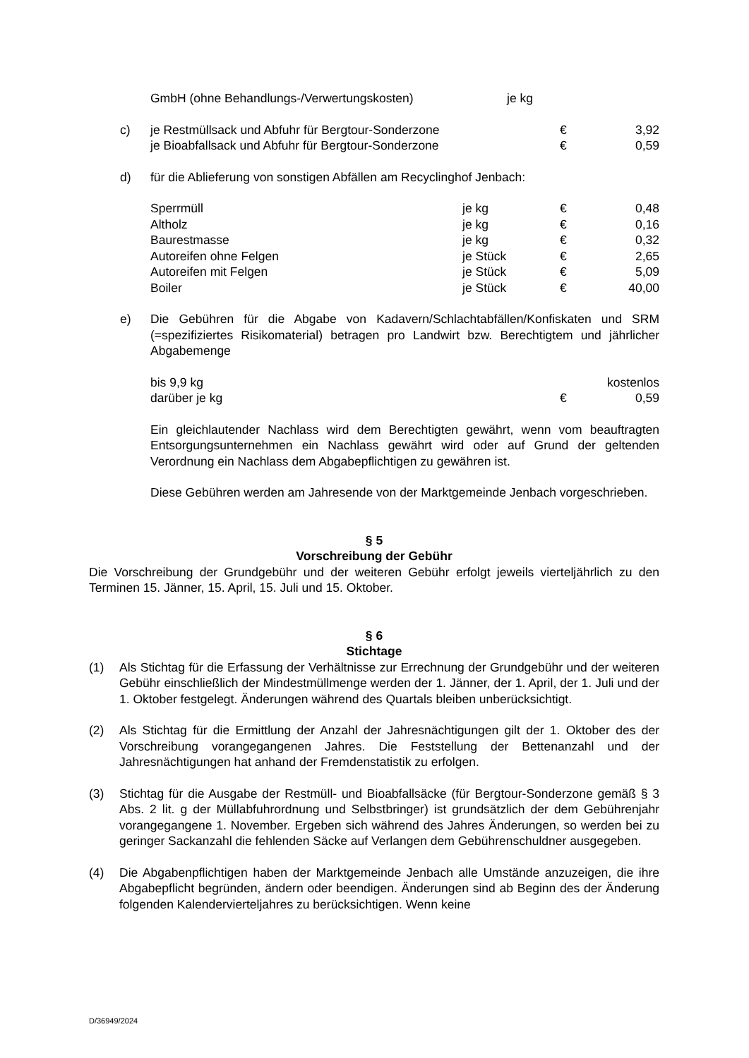| GmbH (ohne Behandlungs-/Verwertungskosten) | je kg |
c)
| je Restmüllsack und Abfuhr für Bergtour-Sonderzone | € | 3,92 |
| je Bioabfallsack und Abfuhr für Bergtour-Sonderzone | € | 0,59 |
d) für die Ablieferung von sonstigen Abfällen am Recyclinghof Jenbach:
| Sperrmüll | je kg | € | 0,48 |
| Altholz | je kg | € | 0,16 |
| Baurestmasse | je kg | € | 0,32 |
| Autoreifen ohne Felgen | je Stück | € | 2,65 |
| Autoreifen mit Felgen | je Stück | € | 5,09 |
| Boiler | je Stück | € | 40,00 |
e) Die Gebühren für die Abgabe von Kadavern/Schlachtabfällen/Konfiskaten und SRM (=spezifiziertes Risikomaterial) betragen pro Landwirt bzw. Berechtigtem und jährlicher Abgabemenge
| bis 9,9 kg | | kostenlos |
| darüber je kg | € | 0,59 |
Ein gleichlautender Nachlass wird dem Berechtigten gewährt, wenn vom beauftragten Entsorgungsunternehmen ein Nachlass gewährt wird oder auf Grund der geltenden Verordnung ein Nachlass dem Abgabepflichtigen zu gewähren ist.
Diese Gebühren werden am Jahresende von der Marktgemeinde Jenbach vorgeschrieben.
§ 5
Vorschreibung der Gebühr
Die Vorschreibung der Grundgebühr und der weiteren Gebühr erfolgt jeweils vierteljährlich zu den Terminen 15. Jänner, 15. April, 15. Juli und 15. Oktober.
§ 6
Stichtage
(1) Als Stichtag für die Erfassung der Verhältnisse zur Errechnung der Grundgebühr und der weiteren Gebühr einschließlich der Mindestmüllmenge werden der 1. Jänner, der 1. April, der 1. Juli und der 1. Oktober festgelegt. Änderungen während des Quartals bleiben unberücksichtigt.
(2) Als Stichtag für die Ermittlung der Anzahl der Jahresnächtigungen gilt der 1. Oktober des der Vorschreibung vorangegangenen Jahres. Die Feststellung der Bettenanzahl und der Jahresnächtigungen hat anhand der Fremdenstatistik zu erfolgen.
(3) Stichtag für die Ausgabe der Restmüll- und Bioabfallsäcke (für Bergtour-Sonderzone gemäß § 3 Abs. 2 lit. g der Müllabfuhrordnung und Selbstbringer) ist grundsätzlich der dem Gebührenjahr vorangegangene 1. November. Ergeben sich während des Jahres Änderungen, so werden bei zu geringer Sackanzahl die fehlenden Säcke auf Verlangen dem Gebührenschuldner ausgegeben.
(4) Die Abgabenpflichtigen haben der Marktgemeinde Jenbach alle Umstände anzuzeigen, die ihre Abgabepflicht begründen, ändern oder beendigen. Änderungen sind ab Beginn des der Änderung folgenden Kalendervierteljahres zu berücksichtigen. Wenn keine
D/36949/2024